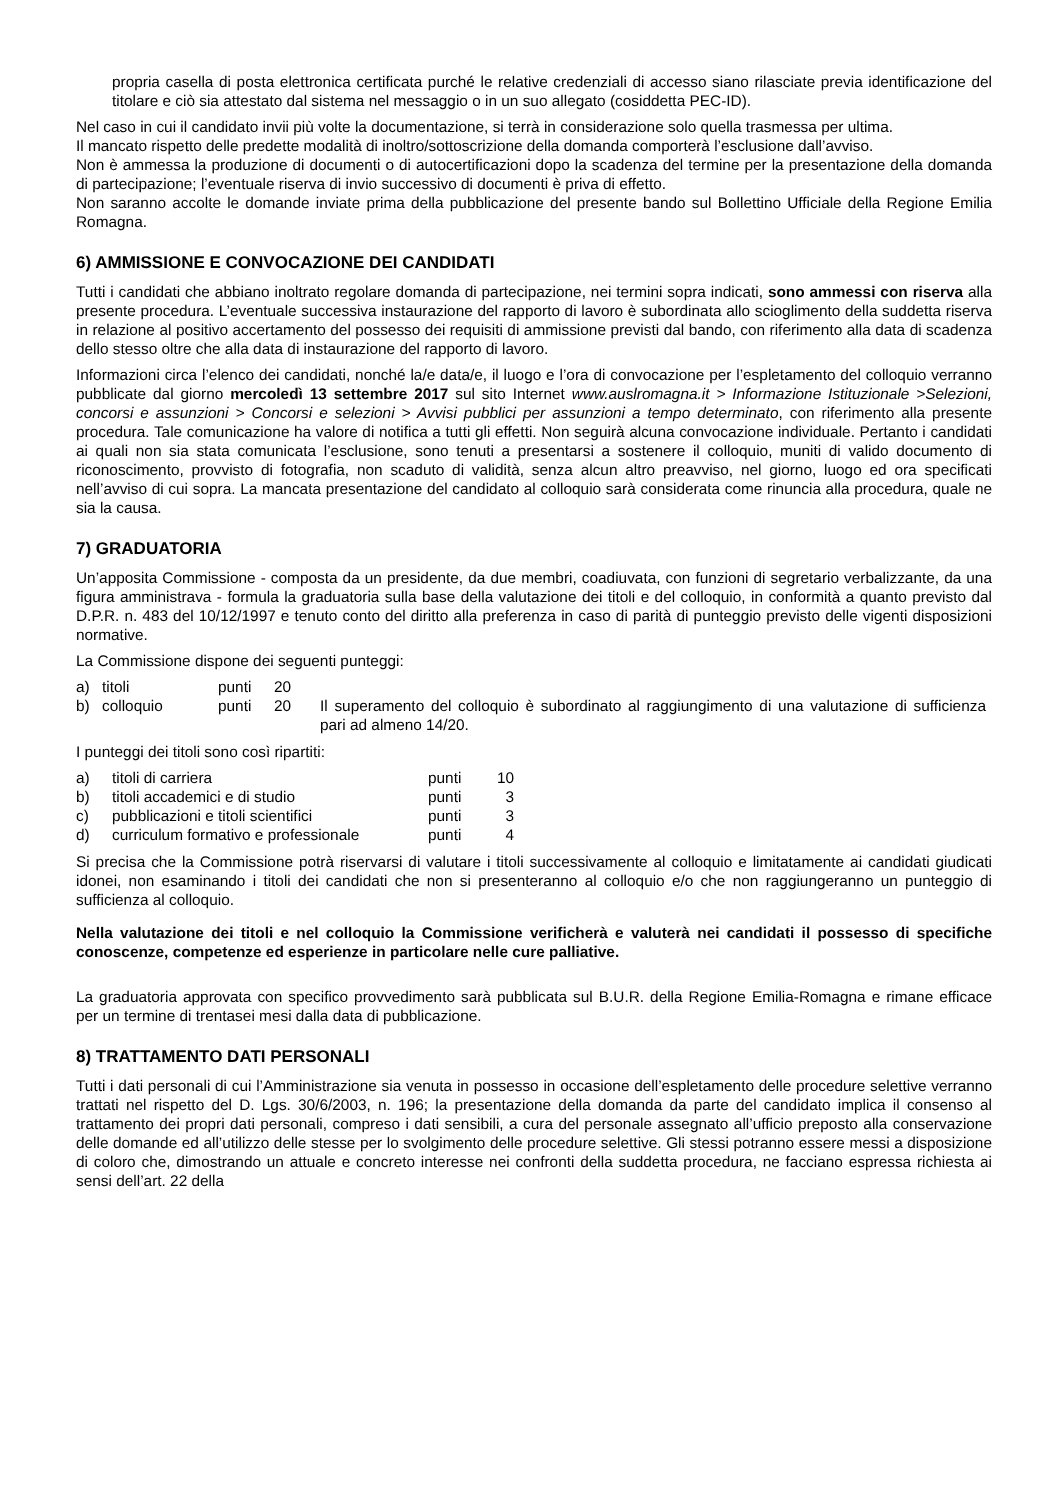propria casella di posta elettronica certificata purché le relative credenziali di accesso siano rilasciate previa identificazione del titolare e ciò sia attestato dal sistema nel messaggio o in un suo allegato (cosiddetta PEC-ID).
Nel caso in cui il candidato invii più volte la documentazione, si terrà in considerazione solo quella trasmessa per ultima.
Il mancato rispetto delle predette modalità di inoltro/sottoscrizione della domanda comporterà l’esclusione dall’avviso.
Non è ammessa la produzione di documenti o di autocertificazioni dopo la scadenza del termine per la presentazione della domanda di partecipazione; l’eventuale riserva di invio successivo di documenti è priva di effetto.
Non saranno accolte le domande inviate prima della pubblicazione del presente bando sul Bollettino Ufficiale della Regione Emilia Romagna.
6) AMMISSIONE E CONVOCAZIONE DEI CANDIDATI
Tutti i candidati che abbiano inoltrato regolare domanda di partecipazione, nei termini sopra indicati, sono ammessi con riserva alla presente procedura. L’eventuale successiva instaurazione del rapporto di lavoro è subordinata allo scioglimento della suddetta riserva in relazione al positivo accertamento del possesso dei requisiti di ammissione previsti dal bando, con riferimento alla data di scadenza dello stesso oltre che alla data di instaurazione del rapporto di lavoro.
Informazioni circa l’elenco dei candidati, nonché la/e data/e, il luogo e l’ora di convocazione per l’espletamento del colloquio verranno pubblicate dal giorno mercoledì 13 settembre 2017 sul sito Internet www.auslromagna.it > Informazione Istituzionale >Selezioni, concorsi e assunzioni > Concorsi e selezioni > Avvisi pubblici per assunzioni a tempo determinato, con riferimento alla presente procedura. Tale comunicazione ha valore di notifica a tutti gli effetti. Non seguirà alcuna convocazione individuale. Pertanto i candidati ai quali non sia stata comunicata l’esclusione, sono tenuti a presentarsi a sostenere il colloquio, muniti di valido documento di riconoscimento, provvisto di fotografia, non scaduto di validità, senza alcun altro preavviso, nel giorno, luogo ed ora specificati nell’avviso di cui sopra. La mancata presentazione del candidato al colloquio sarà considerata come rinuncia alla procedura, quale ne sia la causa.
7) GRADUATORIA
Un’apposita Commissione - composta da un presidente, da due membri, coadiuvata, con funzioni di segretario verbalizzante, da una figura amministrava - formula la graduatoria sulla base della valutazione dei titoli e del colloquio, in conformità a quanto previsto dal D.P.R. n. 483 del 10/12/1997 e tenuto conto del diritto alla preferenza in caso di parità di punteggio previsto delle vigenti disposizioni normative.
La Commissione dispone dei seguenti punteggi:
| a) | titoli | punti | 20 | |
| b) | colloquio | punti | 20 | Il superamento del colloquio è subordinato al raggiungimento di una valutazione di sufficienza pari ad almeno 14/20. |
I punteggi dei titoli sono così ripartiti:
| a) | titoli di carriera | punti | 10 |
| b) | titoli accademici e di studio | punti | 3 |
| c) | pubblicazioni e titoli scientifici | punti | 3 |
| d) | curriculum formativo e professionale | punti | 4 |
Si precisa che la Commissione potrà riservarsi di valutare i titoli successivamente al colloquio e limitatamente ai candidati giudicati idonei, non esaminando i titoli dei candidati che non si presenteranno al colloquio e/o che non raggiungeranno un punteggio di sufficienza al colloquio.
Nella valutazione dei titoli e nel colloquio la Commissione verificherà e valuterà nei candidati il possesso di specifiche conoscenze, competenze ed esperienze in particolare nelle cure palliative.
La graduatoria approvata con specifico provvedimento sarà pubblicata sul B.U.R. della Regione Emilia-Romagna e rimane efficace per un termine di trentasei mesi dalla data di pubblicazione.
8) TRATTAMENTO DATI PERSONALI
Tutti i dati personali di cui l’Amministrazione sia venuta in possesso in occasione dell’espletamento delle procedure selettive verranno trattati nel rispetto del D. Lgs. 30/6/2003, n. 196; la presentazione della domanda da parte del candidato implica il consenso al trattamento dei propri dati personali, compreso i dati sensibili, a cura del personale assegnato all’ufficio preposto alla conservazione delle domande ed all’utilizzo delle stesse per lo svolgimento delle procedure selettive. Gli stessi potranno essere messi a disposizione di coloro che, dimostrando un attuale e concreto interesse nei confronti della suddetta procedura, ne facciano espressa richiesta ai sensi dell’art. 22 della